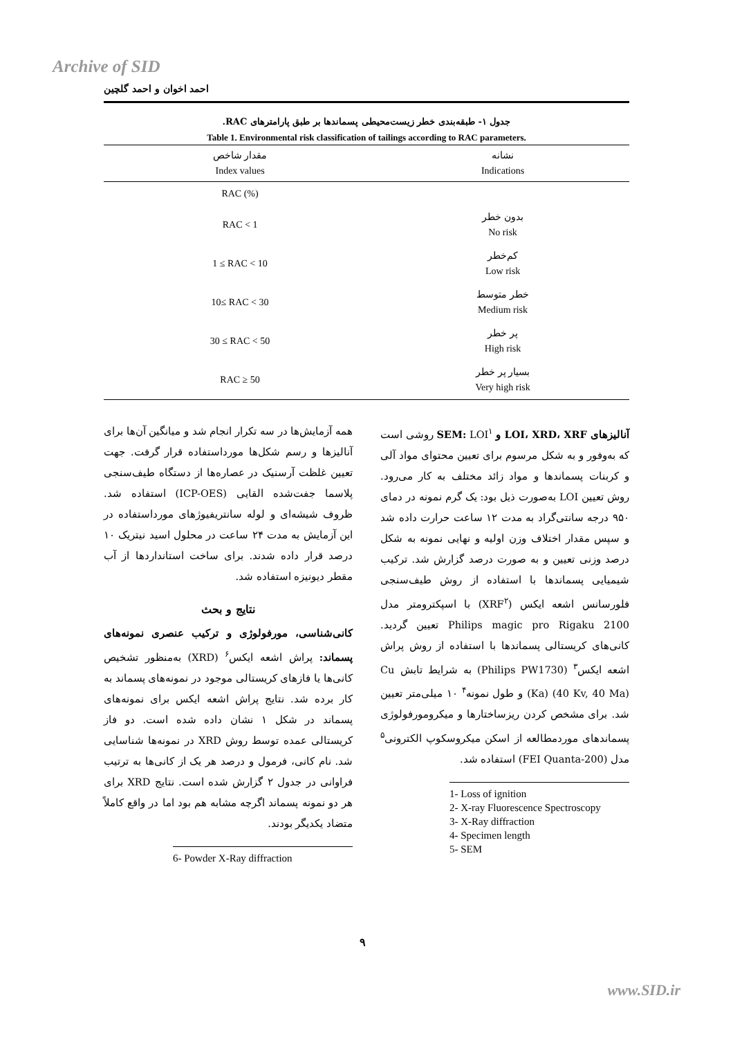Archive of SID
احمد اخوان و احمد گلچین
جدول ۱- طبقه‌بندی خطر زیست‌محیطی پسماندها بر طبق پارامترهای RAC.
Table 1. Environmental risk classification of tailings according to RAC parameters.
| مقدار شاخص Index values | نشانه Indications |
| --- | --- |
| RAC (%) | |
| RAC < 1 | بدون خطر No risk |
| 1 ≤ RAC < 10 | کم‌خطر Low risk |
| 10≤ RAC < 30 | خطر متوسط Medium risk |
| 30 ≤ RAC < 50 | پر خطر High risk |
| RAC ≥ 50 | بسیار پر خطر Very high risk |
آنالیزهای LOI، XRD، XRF و SEM: LOI<sup>۱</sup> روشی است که به‌وفور و به شکل مرسوم برای تعیین محتوای مواد آلی و کربنات پسماندها و مواد زائد مختلف به کار می‌رود. روش تعیین LOI به‌صورت ذیل بود: یک گرم نمونه در دمای ۹۵۰ درجه سانتی‌گراد به مدت ۱۲ ساعت حرارت داده شد و سپس مقدار اختلاف وزن اولیه و نهایی نمونه به شکل درصد وزنی تعیین و به صورت درصد گزارش شد. ترکیب شیمیایی پسماندها با استفاده از روش طیف‌سنجی فلورسانس اشعه ایکس (XRF<sup>۲</sup>) با اسپکترومتر مدل Philips magic pro Rigaku 2100 تعیین گردید. کانی‌های کریستالی پسماندها با استفاده از روش پراش اشعه ایکس<sup>۳</sup> (Philips PW1730) به شرایط تابش Cu (Ka) (40 Kv, 40 Ma) و طول نمونه<sup>۴</sup> ۱۰ میلی‌متر تعیین شد. برای مشخص کردن ریزساختارها و میکرومورفولوژی پسماندهای موردمطالعه از اسکن میکروسکوپ الکترونی<sup>۵</sup> مدل (FEI Quanta-200) استفاده شد.
1- Loss of ignition
2- X-ray Fluorescence Spectroscopy
3- X-Ray diffraction
4- Specimen length
5- SEM
همه آزمایش‌ها در سه تکرار انجام شد و میانگین آن‌ها برای آنالیزها و رسم شکل‌ها مورداستفاده قرار گرفت. جهت تعیین غلظت آرسنیک در عصاره‌ها از دستگاه طیف‌سنجی پلاسما جفت‌شده القایی (ICP-OES) استفاده شد. ظروف شیشه‌ای و لوله سانتریفیوژهای مورداستفاده در این آزمایش به مدت ۲۴ ساعت در محلول اسید نیتریک ۱۰ درصد قرار داده شدند. برای ساخت استانداردها از آب مقطر دیونیزه استفاده شد.
نتایج و بحث
کانی‌شناسی، مورفولوژی و ترکیب عنصری نمونه‌های پسماند: پراش اشعه ایکس<sup>۶</sup> (XRD) به‌منظور تشخیص کانی‌ها یا فازهای کریستالی موجود در نمونه‌های پسماند به کار برده شد. نتایج پراش اشعه ایکس برای نمونه‌های پسماند در شکل ۱ نشان داده شده است. دو فاز کریستالی عمده توسط روش XRD در نمونه‌ها شناسایی شد. نام کانی، فرمول و درصد هر یک از کانی‌ها به ترتیب فراوانی در جدول ۲ گزارش شده است. نتایج XRD برای هر دو نمونه پسماند اگرچه مشابه هم بود اما در واقع کاملاً متضاد یکدیگر بودند.
6- Powder X-Ray diffraction
۹
www.SID.ir